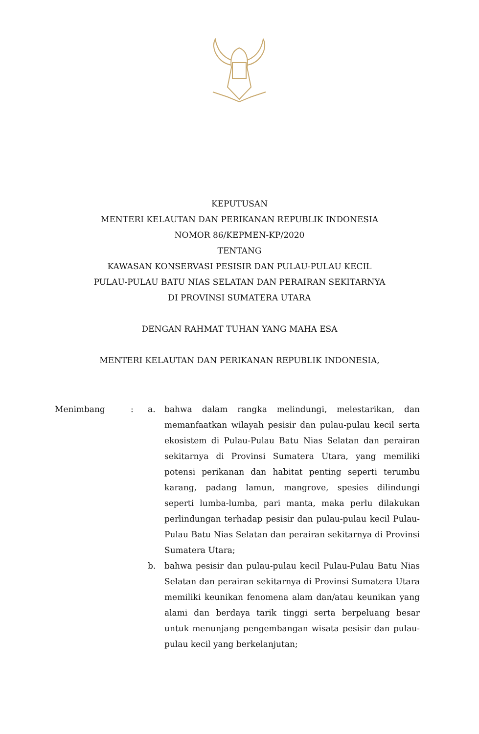KEPUTUSAN
MENTERI KELAUTAN DAN PERIKANAN REPUBLIK INDONESIA
NOMOR 86/KEPMEN-KP/2020
TENTANG
KAWASAN KONSERVASI PESISIR DAN PULAU-PULAU KECIL
PULAU-PULAU BATU NIAS SELATAN DAN PERAIRAN SEKITARNYA
DI PROVINSI SUMATERA UTARA
DENGAN RAHMAT TUHAN YANG MAHA ESA
MENTERI KELAUTAN DAN PERIKANAN REPUBLIK INDONESIA,
Menimbang : a. bahwa dalam rangka melindungi, melestarikan, dan memanfaatkan wilayah pesisir dan pulau-pulau kecil serta ekosistem di Pulau-Pulau Batu Nias Selatan dan perairan sekitarnya di Provinsi Sumatera Utara, yang memiliki potensi perikanan dan habitat penting seperti terumbu karang, padang lamun, mangrove, spesies dilindungi seperti lumba-lumba, pari manta, maka perlu dilakukan perlindungan terhadap pesisir dan pulau-pulau kecil Pulau-Pulau Batu Nias Selatan dan perairan sekitarnya di Provinsi Sumatera Utara;
b. bahwa pesisir dan pulau-pulau kecil Pulau-Pulau Batu Nias Selatan dan perairan sekitarnya di Provinsi Sumatera Utara memiliki keunikan fenomena alam dan/atau keunikan yang alami dan berdaya tarik tinggi serta berpeluang besar untuk menunjang pengembangan wisata pesisir dan pulau-pulau kecil yang berkelanjutan;